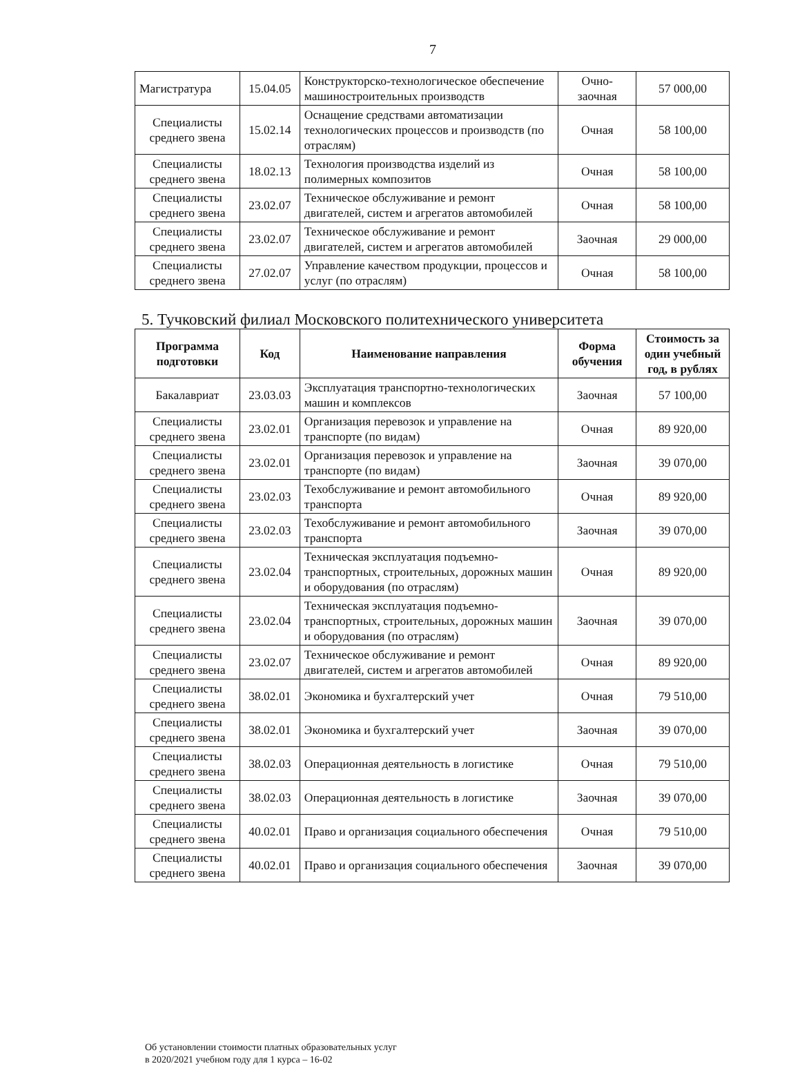7
| Магистратура | 15.04.05 | Конструкторско-технологическое обеспечение машиностроительных производств | Очно-заочная | 57 000,00 |
| Специалисты среднего звена | 15.02.14 | Оснащение средствами автоматизации технологических процессов и производств (по отраслям) | Очная | 58 100,00 |
| Специалисты среднего звена | 18.02.13 | Технология производства изделий из полимерных композитов | Очная | 58 100,00 |
| Специалисты среднего звена | 23.02.07 | Техническое обслуживание и ремонт двигателей, систем и агрегатов автомобилей | Очная | 58 100,00 |
| Специалисты среднего звена | 23.02.07 | Техническое обслуживание и ремонт двигателей, систем и агрегатов автомобилей | Заочная | 29 000,00 |
| Специалисты среднего звена | 27.02.07 | Управление качеством продукции, процессов и услуг (по отраслям) | Очная | 58 100,00 |
5. Тучковский филиал Московского политехнического университета
| Программа подготовки | Код | Наименование направления | Форма обучения | Стоимость за один учебный год, в рублях |
| --- | --- | --- | --- | --- |
| Бакалавриат | 23.03.03 | Эксплуатация транспортно-технологических машин и комплексов | Заочная | 57 100,00 |
| Специалисты среднего звена | 23.02.01 | Организация перевозок и управление на транспорте (по видам) | Очная | 89 920,00 |
| Специалисты среднего звена | 23.02.01 | Организация перевозок и управление на транспорте (по видам) | Заочная | 39 070,00 |
| Специалисты среднего звена | 23.02.03 | Техобслуживание и ремонт автомобильного транспорта | Очная | 89 920,00 |
| Специалисты среднего звена | 23.02.03 | Техобслуживание и ремонт автомобильного транспорта | Заочная | 39 070,00 |
| Специалисты среднего звена | 23.02.04 | Техническая эксплуатация подъемно-транспортных, строительных, дорожных машин и оборудования (по отраслям) | Очная | 89 920,00 |
| Специалисты среднего звена | 23.02.04 | Техническая эксплуатация подъемно-транспортных, строительных, дорожных машин и оборудования (по отраслям) | Заочная | 39 070,00 |
| Специалисты среднего звена | 23.02.07 | Техническое обслуживание и ремонт двигателей, систем и агрегатов автомобилей | Очная | 89 920,00 |
| Специалисты среднего звена | 38.02.01 | Экономика и бухгалтерский учет | Очная | 79 510,00 |
| Специалисты среднего звена | 38.02.01 | Экономика и бухгалтерский учет | Заочная | 39 070,00 |
| Специалисты среднего звена | 38.02.03 | Операционная деятельность в логистике | Очная | 79 510,00 |
| Специалисты среднего звена | 38.02.03 | Операционная деятельность в логистике | Заочная | 39 070,00 |
| Специалисты среднего звена | 40.02.01 | Право и организация социального обеспечения | Очная | 79 510,00 |
| Специалисты среднего звена | 40.02.01 | Право и организация социального обеспечения | Заочная | 39 070,00 |
Об установлении стоимости платных образовательных услуг
в 2020/2021 учебном году для 1 курса – 16-02